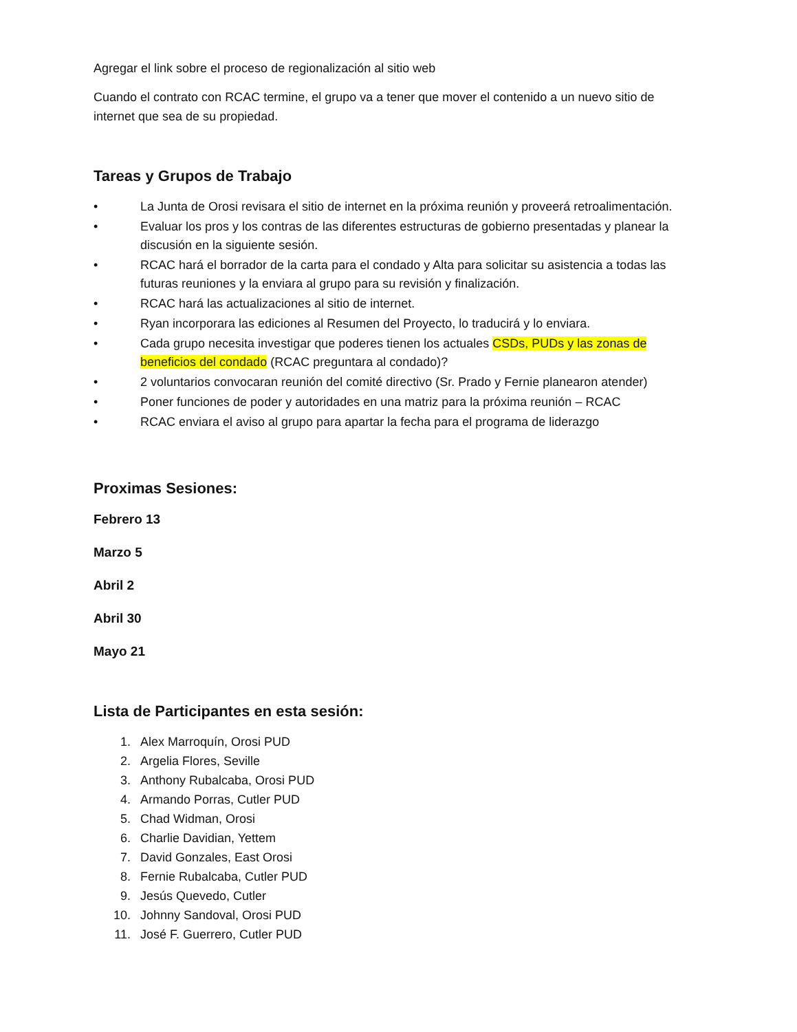Agregar el link sobre el proceso de regionalización al sitio web
Cuando el contrato con RCAC termine, el grupo va a tener que mover el contenido a un nuevo sitio de internet que sea de su propiedad.
Tareas y Grupos de Trabajo
• La Junta de Orosi revisara el sitio de internet en la próxima reunión y proveerá retroalimentación.
• Evaluar los pros y los contras de las diferentes estructuras de gobierno presentadas y planear la discusión en la siguiente sesión.
• RCAC hará el borrador de la carta para el condado y Alta para solicitar su asistencia a todas las futuras reuniones y la enviara al grupo para su revisión y finalización.
• RCAC hará las actualizaciones al sitio de internet.
• Ryan incorporara las ediciones al Resumen del Proyecto, lo traducirá y lo enviara.
• Cada grupo necesita investigar que poderes tienen los actuales CSDs, PUDs y las zonas de beneficios del condado (RCAC preguntara al condado)?
• 2 voluntarios convocaran reunión del comité directivo (Sr. Prado y Fernie planearon atender)
• Poner funciones de poder y autoridades en una matriz para la próxima reunión – RCAC
• RCAC enviara el aviso al grupo para apartar la fecha para el programa de liderazgo
Proximas Sesiones:
Febrero 13
Marzo 5
Abril 2
Abril 30
Mayo 21
Lista de Participantes en esta sesión:
1. Alex Marroquín, Orosi PUD
2. Argelia Flores, Seville
3. Anthony Rubalcaba, Orosi PUD
4. Armando Porras, Cutler PUD
5. Chad Widman, Orosi
6. Charlie Davidian, Yettem
7. David Gonzales, East Orosi
8. Fernie Rubalcaba, Cutler PUD
9. Jesús Quevedo, Cutler
10. Johnny Sandoval, Orosi PUD
11. José F. Guerrero, Cutler PUD